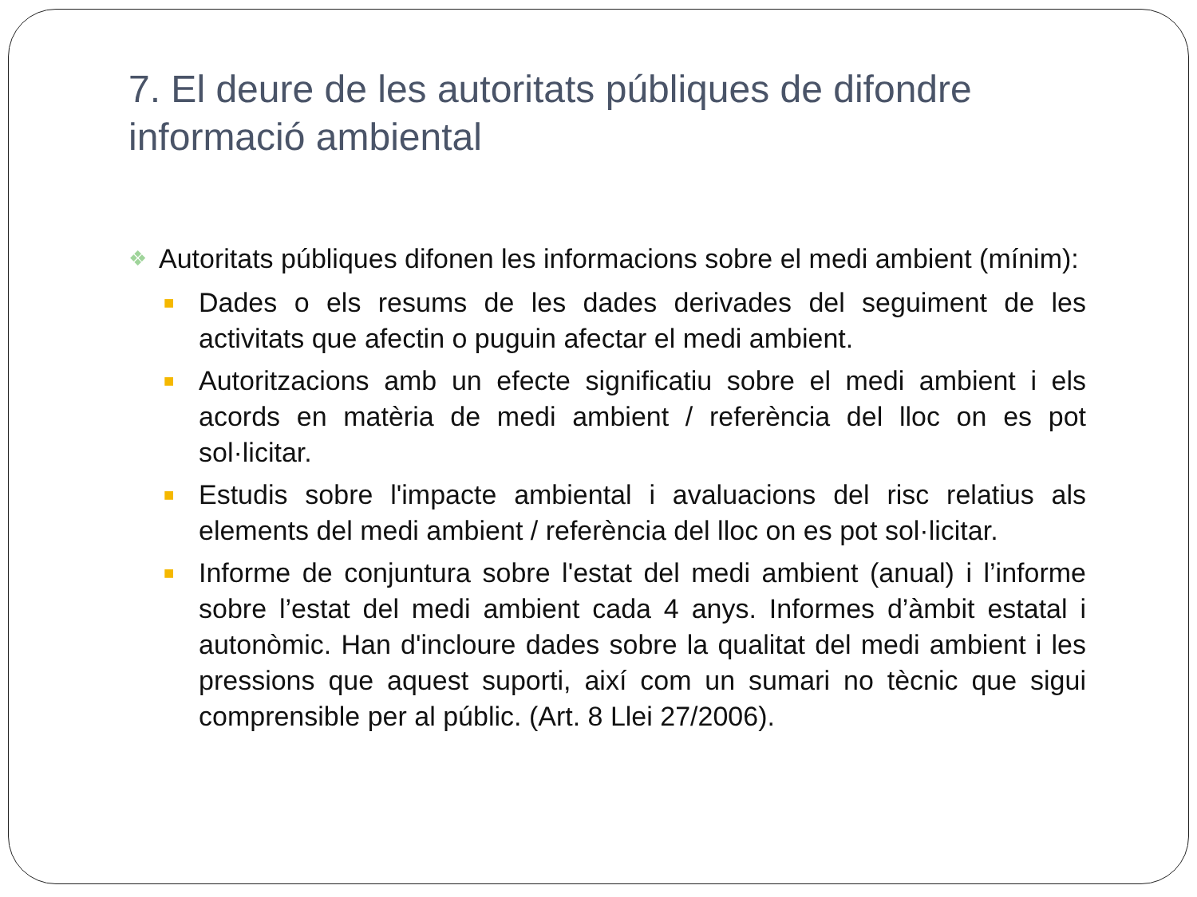7. El deure de les autoritats públiques de difondre informació ambiental
❖ Autoritats públiques difonen les informacions sobre el medi ambient (mínim):
■ Dades o els resums de les dades derivades del seguiment de les activitats que afectin o puguin afectar el medi ambient.
■ Autoritzacions amb un efecte significatiu sobre el medi ambient i els acords en matèria de medi ambient / referència del lloc on es pot sol·licitar.
■ Estudis sobre l'impacte ambiental i avaluacions del risc relatius als elements del medi ambient / referència del lloc on es pot sol·licitar.
■ Informe de conjuntura sobre l'estat del medi ambient (anual) i l’informe sobre l’estat del medi ambient cada 4 anys. Informes d’àmbit estatal i autonòmic. Han d'incloure dades sobre la qualitat del medi ambient i les pressions que aquest suporti, així com un sumari no tècnic que sigui comprensible per al públic. (Art. 8 Llei 27/2006).